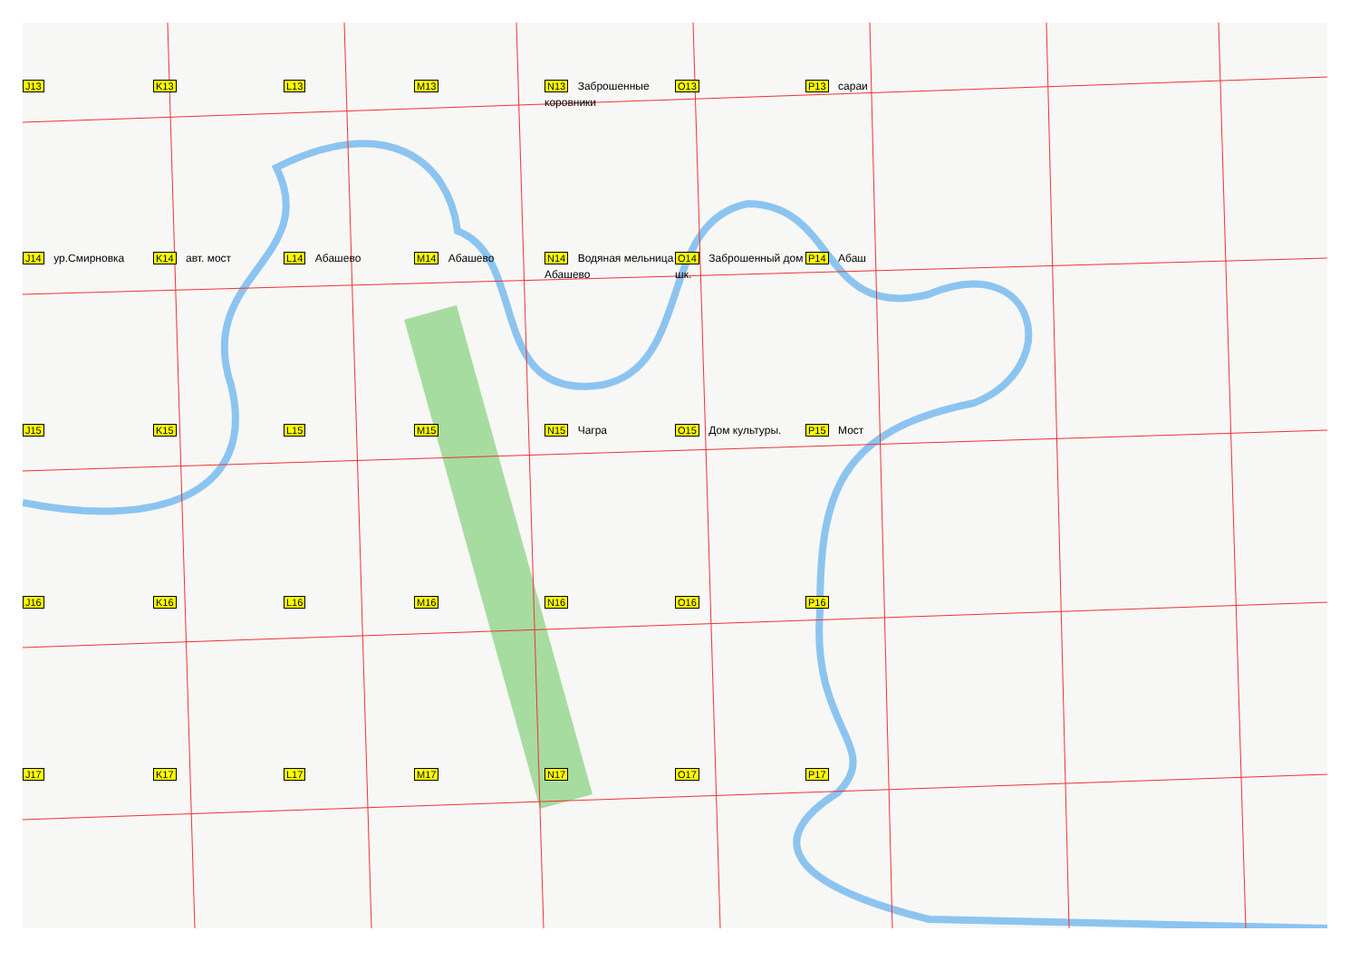J13
K13
L13
M13
N13 Заброшенные коровники
O13
P13 сараи
J14 ур.Смирновка
K14 авт. мост
L14 Абашево
M14 Абашево
N14 Водяная мельница Абашево
O14 Заброшенный дом шк.
P14 Абаш
J15
K15
L15
M15
N15 Чагра
O15 Дом культуры.
P15 Мост
J16
K16
L16
M16
N16
O16
P16
J17
K17
L17
M17
N17
O17
P17